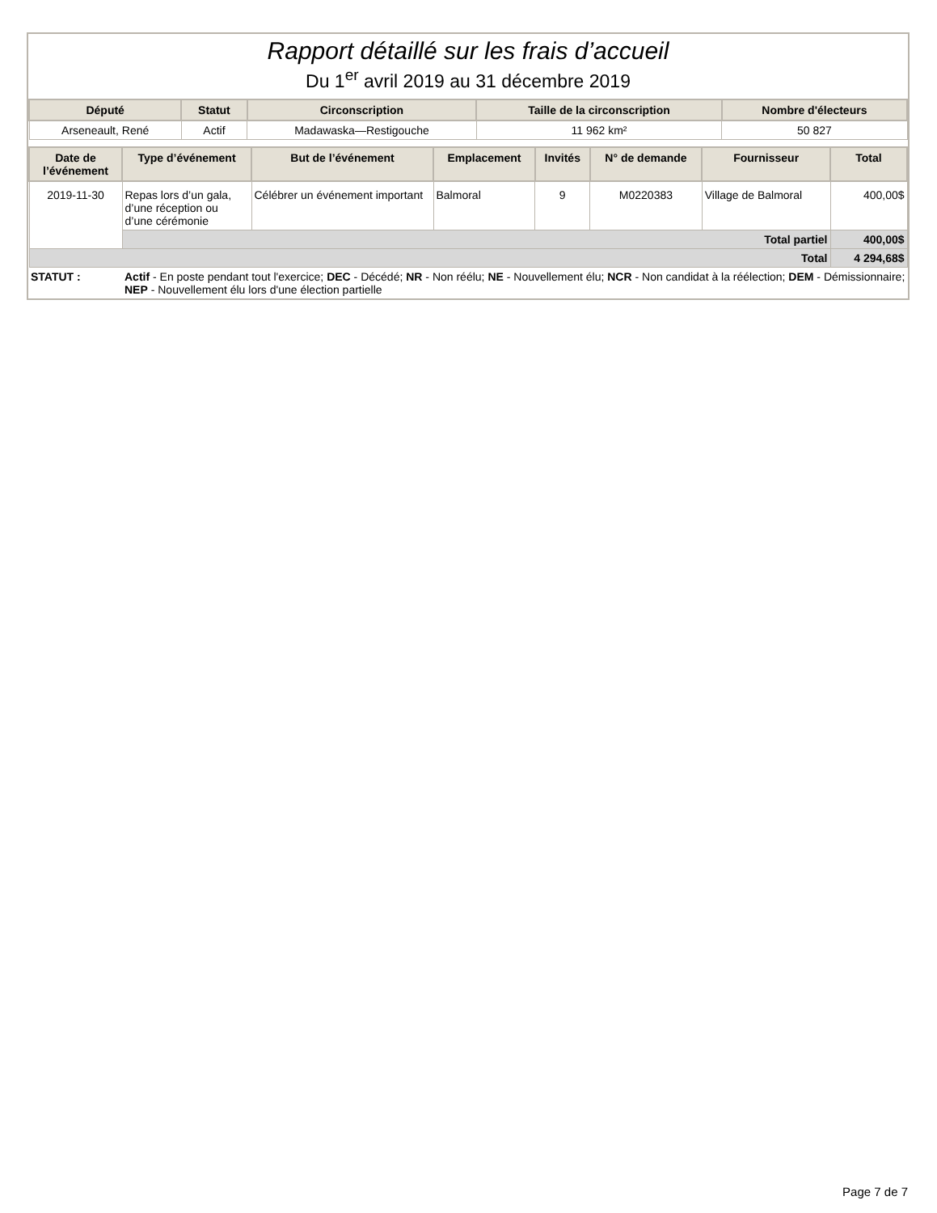Rapport détaillé sur les frais d’accueil
Du 1<sup>er</sup> avril 2019 au 31 décembre 2019
| Député | Statut | Circonscription | Taille de la circonscription | Nombre d'électeurs |
| --- | --- | --- | --- | --- |
| Arseneault, René | Actif | Madawaska—Restigouche | 11 962 km² | 50 827 |
| Date de l’événement | Type d’événement | But de l’événement | Emplacement | Invités | N° de demande | Fournisseur | Total |
| --- | --- | --- | --- | --- | --- | --- | --- |
| 2019-11-30 | Repas lors d’un gala, d’une réception ou d’une cérémonie | Célébrer un événement important | Balmoral | 9 | M0220383 | Village de Balmoral | 400,00$ |
| | Total partiel | | | | | | 400,00$ |
| Total | | | | | | | 4 294,68$ |
| STATUT : | Actif - En poste pendant tout l'exercice; DEC - Décédé; NR - Non réélu; NE - Nouvellement élu; NCR - Non candidat à la réélection; DEM - Démissionnaire; NEP - Nouvellement élu lors d'une élection partielle |
Page 7 de 7